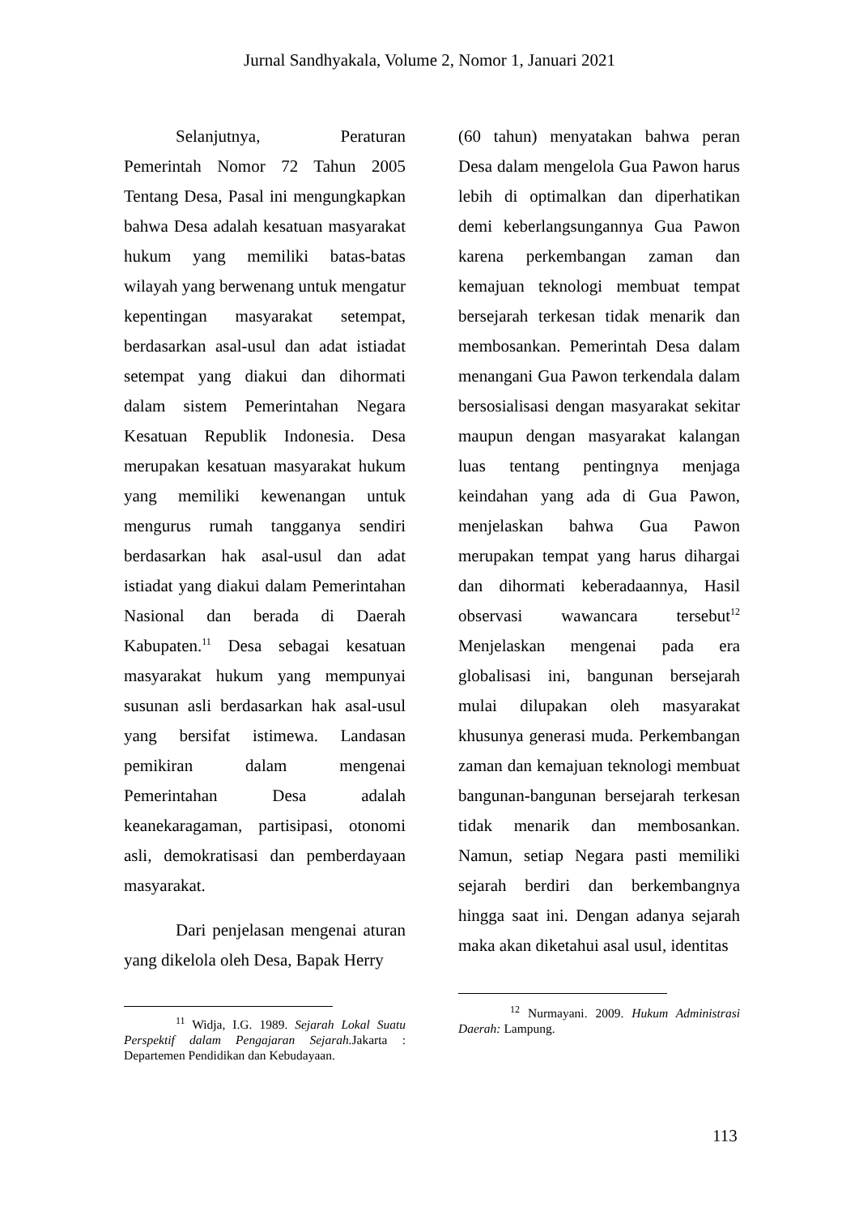Jurnal Sandhyakala, Volume 2, Nomor 1, Januari 2021
Selanjutnya, Peraturan Pemerintah Nomor 72 Tahun 2005 Tentang Desa, Pasal ini mengungkapkan bahwa Desa adalah kesatuan masyarakat hukum yang memiliki batas-batas wilayah yang berwenang untuk mengatur kepentingan masyarakat setempat, berdasarkan asal-usul dan adat istiadat setempat yang diakui dan dihormati dalam sistem Pemerintahan Negara Kesatuan Republik Indonesia. Desa merupakan kesatuan masyarakat hukum yang memiliki kewenangan untuk mengurus rumah tangganya sendiri berdasarkan hak asal-usul dan adat istiadat yang diakui dalam Pemerintahan Nasional dan berada di Daerah Kabupaten.<sup>11</sup> Desa sebagai kesatuan masyarakat hukum yang mempunyai susunan asli berdasarkan hak asal-usul yang bersifat istimewa. Landasan pemikiran dalam mengenai Pemerintahan Desa adalah keanekaragaman, partisipasi, otonomi asli, demokratisasi dan pemberdayaan masyarakat.
Dari penjelasan mengenai aturan yang dikelola oleh Desa, Bapak Herry
<sup>11</sup> Widja, I.G. 1989. Sejarah Lokal Suatu Perspektif dalam Pengajaran Sejarah. Jakarta : Departemen Pendidikan dan Kebudayaan.
(60 tahun) menyatakan bahwa peran Desa dalam mengelola Gua Pawon harus lebih di optimalkan dan diperhatikan demi keberlangsungannya Gua Pawon karena perkembangan zaman dan kemajuan teknologi membuat tempat bersejarah terkesan tidak menarik dan membosankan. Pemerintah Desa dalam menangani Gua Pawon terkendala dalam bersosialisasi dengan masyarakat sekitar maupun dengan masyarakat kalangan luas tentang pentingnya menjaga keindahan yang ada di Gua Pawon, menjelaskan bahwa Gua Pawon merupakan tempat yang harus dihargai dan dihormati keberadaannya, Hasil observasi wawancara tersebut<sup>12</sup> Menjelaskan mengenai pada era globalisasi ini, bangunan bersejarah mulai dilupakan oleh masyarakat khusunya generasi muda. Perkembangan zaman dan kemajuan teknologi membuat bangunan-bangunan bersejarah terkesan tidak menarik dan membosankan. Namun, setiap Negara pasti memiliki sejarah berdiri dan berkembangnya hingga saat ini. Dengan adanya sejarah maka akan diketahui asal usul, identitas
<sup>12</sup> Nurmayani. 2009. Hukum Administrasi Daerah: Lampung.
113